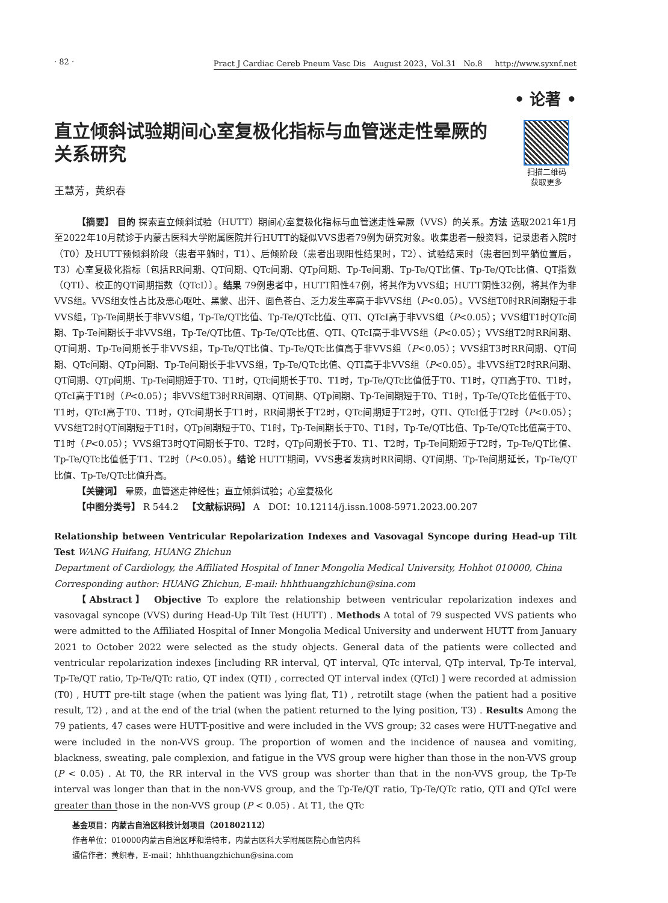· 82 · Pract J Cardiac Cereb Pneum Vasc Dis August 2023，Vol.31 No.8 http://www.syxnf.net
• 论著 •
直立倾斜试验期间心室复极化指标与血管迷走性晕厥的关系研究
扫描二维码
获取更多
王慧芳，黄织春
【摘要】 目的 探索直立倾斜试验（HUTT）期间心室复极化指标与血管迷走性晕厥（VVS）的关系。方法 选取2021年1月至2022年10月就诊于内蒙古医科大学附属医院并行HUTT的疑似VVS患者79例为研究对象。收集患者一般资料，记录患者入院时（T0）及HUTT预倾斜阶段（患者平躺时，T1）、后倾阶段（患者出现阳性结果时，T2）、试验结束时（患者回到平躺位置后，T3）心室复极化指标〔包括RR间期、QT间期、QTc间期、QTp间期、Tp-Te间期、Tp-Te/QT比值、Tp-Te/QTc比值、QT指数（QTI）、校正的QT间期指数（QTcI）〕。结果 79例患者中，HUTT阳性47例，将其作为VVS组；HUTT阴性32例，将其作为非VVS组。VVS组女性占比及恶心呕吐、黑蒙、出汗、面色苍白、乏力发生率高于非VVS组（P<0.05）。VVS组T0时RR间期短于非VVS组，Tp-Te间期长于非VVS组，Tp-Te/QT比值、Tp-Te/QTc比值、QTI、QTcI高于非VVS组（P<0.05）；VVS组T1时QTc间期、Tp-Te间期长于非VVS组，Tp-Te/QT比值、Tp-Te/QTc比值、QTI、QTcI高于非VVS组（P<0.05）；VVS组T2时RR间期、QT间期、Tp-Te间期长于非VVS组，Tp-Te/QT比值、Tp-Te/QTc比值高于非VVS组（P<0.05）；VVS组T3时RR间期、QT间期、QTc间期、QTp间期、Tp-Te间期长于非VVS组，Tp-Te/QTc比值、QTI高于非VVS组（P<0.05）。非VVS组T2时RR间期、QT间期、QTp间期、Tp-Te间期短于T0、T1时，QTc间期长于T0、T1时，Tp-Te/QTc比值低于T0、T1时，QTI高于T0、T1时，QTcI高于T1时（P<0.05）；非VVS组T3时RR间期、QT间期、QTp间期、Tp-Te间期短于T0、T1时，Tp-Te/QTc比值低于T0、T1时，QTcI高于T0、T1时，QTc间期长于T1时，RR间期长于T2时，QTc间期短于T2时，QTI、QTcI低于T2时（P<0.05）；VVS组T2时QT间期短于T1时，QTp间期短于T0、T1时，Tp-Te间期长于T0、T1时，Tp-Te/QT比值、Tp-Te/QTc比值高于T0、T1时（P<0.05）；VVS组T3时QT间期长于T0、T2时，QTp间期长于T0、T1、T2时，Tp-Te间期短于T2时，Tp-Te/QT比值、Tp-Te/QTc比值低于T1、T2时（P<0.05）。结论 HUTT期间，VVS患者发病时RR间期、QT间期、Tp-Te间期延长，Tp-Te/QT比值、Tp-Te/QTc比值升高。
【关键词】 晕厥，血管迷走神经性；直立倾斜试验；心室复极化
【中图分类号】 R 544.2 【文献标识码】 A DOI：10.12114/j.issn.1008-5971.2023.00.207
Relationship between Ventricular Repolarization Indexes and Vasovagal Syncope during Head-up Tilt Test WANG Huifang, HUANG Zhichun
Department of Cardiology, the Affiliated Hospital of Inner Mongolia Medical University, Hohhot 010000, China
Corresponding author: HUANG Zhichun, E-mail: hhhthuangzhichun@sina.com
【Abstract】 Objective To explore the relationship between ventricular repolarization indexes and vasovagal syncope (VVS) during Head-Up Tilt Test (HUTT) . Methods A total of 79 suspected VVS patients who were admitted to the Affiliated Hospital of Inner Mongolia Medical University and underwent HUTT from January 2021 to October 2022 were selected as the study objects. General data of the patients were collected and ventricular repolarization indexes [including RR interval, QT interval, QTc interval, QTp interval, Tp-Te interval, Tp-Te/QT ratio, Tp-Te/QTc ratio, QT index (QTI) , corrected QT interval index (QTcI) ] were recorded at admission (T0) , HUTT pre-tilt stage (when the patient was lying flat, T1) , retrotilt stage (when the patient had a positive result, T2) , and at the end of the trial (when the patient returned to the lying position, T3) . Results Among the 79 patients, 47 cases were HUTT-positive and were included in the VVS group; 32 cases were HUTT-negative and were included in the non-VVS group. The proportion of women and the incidence of nausea and vomiting, blackness, sweating, pale complexion, and fatigue in the VVS group were higher than those in the non-VVS group (P < 0.05) . At T0, the RR interval in the VVS group was shorter than that in the non-VVS group, the Tp-Te interval was longer than that in the non-VVS group, and the Tp-Te/QT ratio, Tp-Te/QTc ratio, QTI and QTcI were greater than those in the non-VVS group (P < 0.05) . At T1, the QTc
基金项目：内蒙古自治区科技计划项目（201802112）
作者单位：010000内蒙古自治区呼和浩特市，内蒙古医科大学附属医院心血管内科
通信作者：黄织春，E-mail：hhhthuangzhichun@sina.com